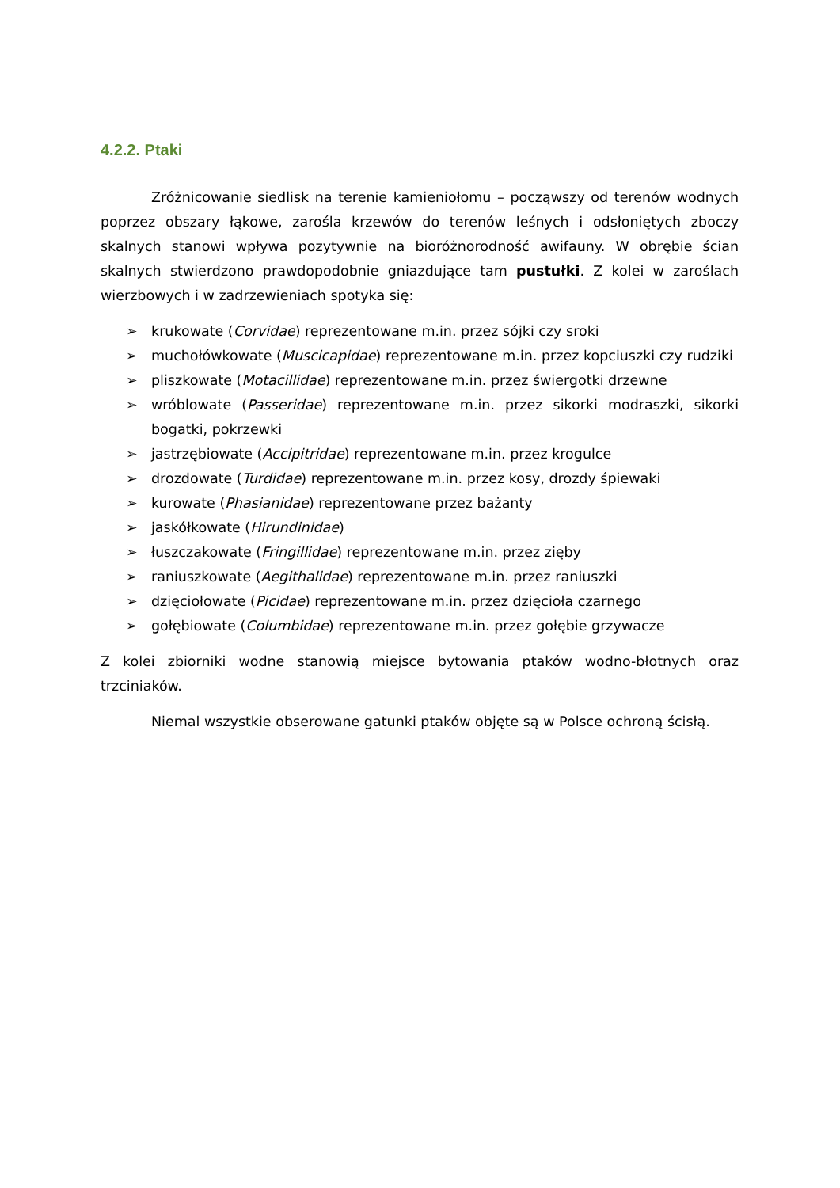4.2.2. Ptaki
Zróżnicowanie siedlisk na terenie kamieniołomu – począwszy od terenów wodnych poprzez obszary łąkowe, zarośla krzewów do terenów leśnych i odsłoniętych zboczy skalnych stanowi wpływa pozytywnie na bioróżnorodność awifauny. W obrębie ścian skalnych stwierdzono prawdopodobnie gniazdujące tam pustułki. Z kolei w zaroślach wierzbowych i w zadrzewieniach spotyka się:
➢ krukowate (Corvidae) reprezentowane m.in. przez sójki czy sroki
➢ muchołówkowate (Muscicapidae) reprezentowane m.in. przez kopciuszki czy rudziki
➢ pliszkowate (Motacillidae) reprezentowane m.in. przez świergotki drzewne
➢ wróblowate (Passeridae) reprezentowane m.in. przez sikorki modraszki, sikorki bogatki, pokrzewki
➢ jastrzębiowate (Accipitridae) reprezentowane m.in. przez krogulce
➢ drozdowate (Turdidae) reprezentowane m.in. przez kosy, drozdy śpiewaki
➢ kurowate (Phasianidae) reprezentowane przez bażanty
➢ jaskółkowate (Hirundinidae)
➢ łuszczakowate (Fringillidae) reprezentowane m.in. przez zięby
➢ raniuszkowate (Aegithalidae) reprezentowane m.in. przez raniuszki
➢ dzięciołowate (Picidae) reprezentowane m.in. przez dzięcioła czarnego
➢ gołębiowate (Columbidae) reprezentowane m.in. przez gołębie grzywacze
Z kolei zbiorniki wodne stanowią miejsce bytowania ptaków wodno-błotnych oraz trzciniaków.
Niemal wszystkie obserowane gatunki ptaków objęte są w Polsce ochroną ścisłą.